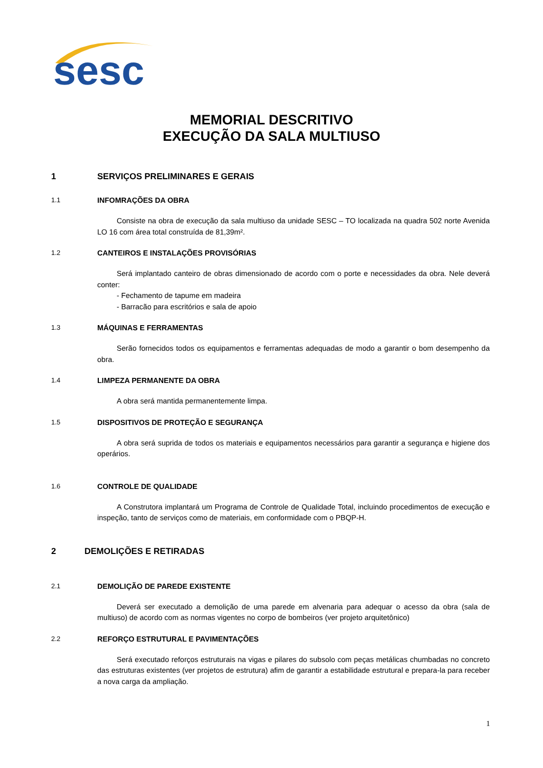sesc
MEMORIAL DESCRITIVO
EXECUÇÃO DA SALA MULTIUSO
1 SERVIÇOS PRELIMINARES E GERAIS
1.1 INFOMRAÇÕES DA OBRA
Consiste na obra de execução da sala multiuso da unidade SESC – TO localizada na quadra 502 norte Avenida LO 16 com área total construída de 81,39m².
1.2 CANTEIROS E INSTALAÇÕES PROVISÓRIAS
Será implantado canteiro de obras dimensionado de acordo com o porte e necessidades da obra. Nele deverá conter:
- Fechamento de tapume em madeira
- Barracão para escritórios e sala de apoio
1.3 MÁQUINAS E FERRAMENTAS
Serão fornecidos todos os equipamentos e ferramentas adequadas de modo a garantir o bom desempenho da obra.
1.4 LIMPEZA PERMANENTE DA OBRA
A obra será mantida permanentemente limpa.
1.5 DISPOSITIVOS DE PROTEÇÃO E SEGURANÇA
A obra será suprida de todos os materiais e equipamentos necessários para garantir a segurança e higiene dos operários.
1.6 CONTROLE DE QUALIDADE
A Construtora implantará um Programa de Controle de Qualidade Total, incluindo procedimentos de execução e inspeção, tanto de serviços como de materiais, em conformidade com o PBQP-H.
2 DEMOLIÇÕES E RETIRADAS
2.1 DEMOLIÇÃO DE PAREDE EXISTENTE
Deverá ser executado a demolição de uma parede em alvenaria para adequar o acesso da obra (sala de multiuso) de acordo com as normas vigentes no corpo de bombeiros (ver projeto arquitetônico)
2.2 REFORÇO ESTRUTURAL E PAVIMENTAÇÕES
Será executado reforços estruturais na vigas e pilares do subsolo com peças metálicas chumbadas no concreto das estruturas existentes (ver projetos de estrutura) afim de garantir a estabilidade estrutural e prepara-la para receber a nova carga da ampliação.
1